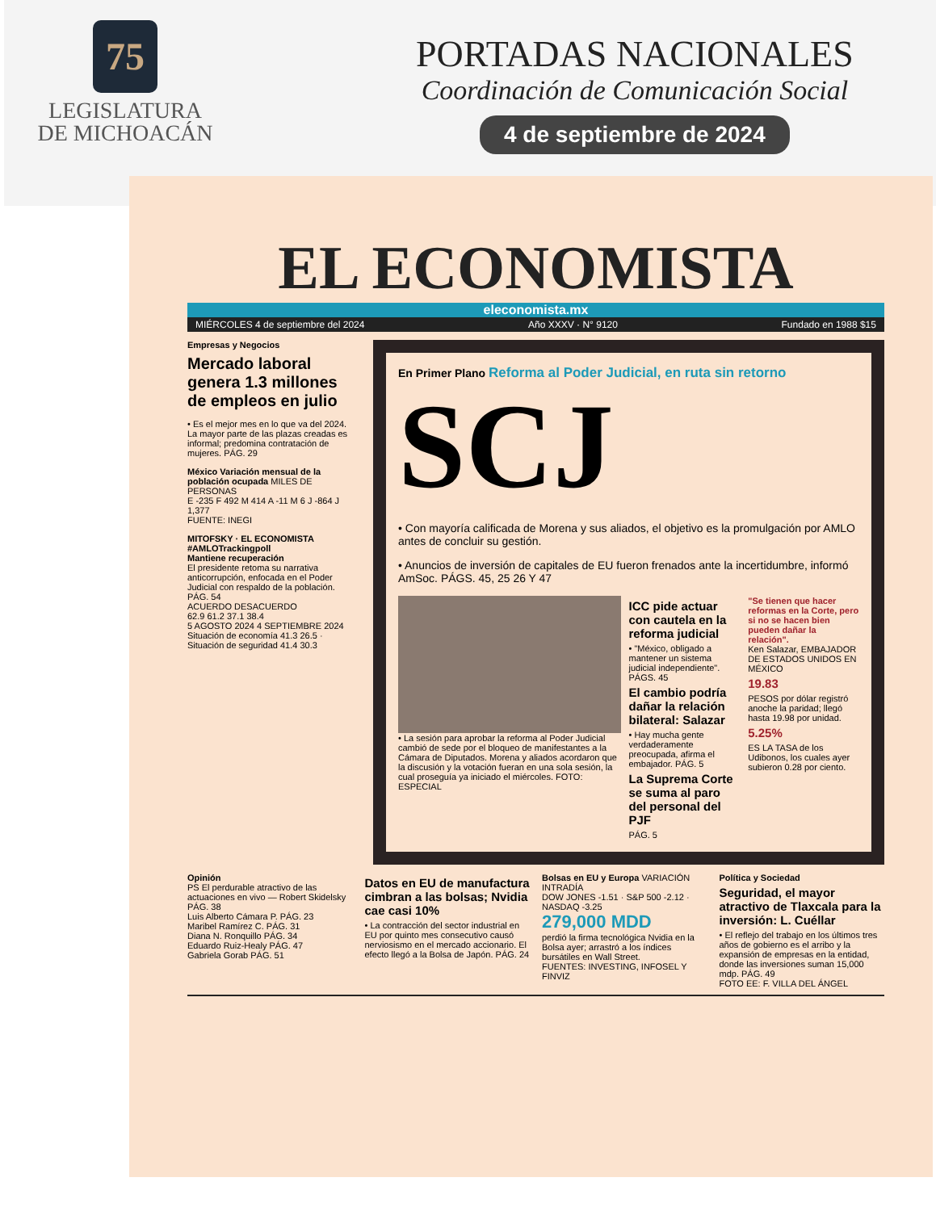75
LEGISLATURA
DE MICHOACÁN
PORTADAS NACIONALES
Coordinación de Comunicación Social
4 de septiembre de 2024
EL ECONOMISTA
eleconomista.mx
MIÉRCOLES 4 de septiembre del 2024 Año XXXV · N° 9120 Fundado en 1988 $15
Empresas y Negocios
Mercado laboral genera 1.3 millones de empleos en julio
• Es el mejor mes en lo que va del 2024. La mayor parte de las plazas creadas es informal; predomina contratación de mujeres. PÁG. 29
México Variación mensual de la población ocupada MILES DE PERSONAS
E -235 F 492 M 414 A -11 M 6 J -864 J 1,377
FUENTE: INEGI
MITOFSKY · EL ECONOMISTA
#AMLOTrackingpoll
Mantiene recuperación
El presidente retoma su narrativa anticorrupción, enfocada en el Poder Judicial con respaldo de la población. PÁG. 54
ACUERDO DESACUERDO
62.9 61.2 37.1 38.4
5 AGOSTO 2024 4 SEPTIEMBRE 2024
Situación de economía 41.3 26.5 · Situación de seguridad 41.4 30.3
En Primer Plano Reforma al Poder Judicial, en ruta sin retorno
SCJ
• Con mayoría calificada de Morena y sus aliados, el objetivo es la promulgación por AMLO antes de concluir su gestión.
• Anuncios de inversión de capitales de EU fueron frenados ante la incertidumbre, informó AmSoc. PÁGS. 45, 25 26 Y 47
• La sesión para aprobar la reforma al Poder Judicial cambió de sede por el bloqueo de manifestantes a la Cámara de Diputados. Morena y aliados acordaron que la discusión y la votación fueran en una sola sesión, la cual proseguía ya iniciado el miércoles. FOTO: ESPECIAL
ICC pide actuar con cautela en la reforma judicial
• "México, obligado a mantener un sistema judicial independiente". PÁGS. 45
El cambio podría dañar la relación bilateral: Salazar
• Hay mucha gente verdaderamente preocupada, afirma el embajador. PÁG. 5
La Suprema Corte se suma al paro del personal del PJF
PÁG. 5
"Se tienen que hacer reformas en la Corte, pero si no se hacen bien pueden dañar la relación".
Ken Salazar, EMBAJADOR DE ESTADOS UNIDOS EN MÉXICO
19.83
PESOS por dólar registró anoche la paridad; llegó hasta 19.98 por unidad.
5.25%
ES LA TASA de los Udibonos, los cuales ayer subieron 0.28 por ciento.
Opinión
PS El perdurable atractivo de las actuaciones en vivo — Robert Skidelsky PÁG. 38
Luis Alberto Cámara P. PÁG. 23
Maribel Ramírez C. PÁG. 31
Diana N. Ronquillo PÁG. 34
Eduardo Ruiz-Healy PÁG. 47
Gabriela Gorab PÁG. 51
Datos en EU de manufactura cimbran a las bolsas; Nvidia cae casi 10%
• La contracción del sector industrial en EU por quinto mes consecutivo causó nerviosismo en el mercado accionario. El efecto llegó a la Bolsa de Japón. PÁG. 24
Bolsas en EU y Europa VARIACIÓN INTRADÍA
DOW JONES -1.51 · S&P 500 -2.12 · NASDAQ -3.25
279,000 MDD
perdió la firma tecnológica Nvidia en la Bolsa ayer; arrastró a los índices bursátiles en Wall Street.
FUENTES: INVESTING, INFOSEL Y FINVIZ
Política y Sociedad
Seguridad, el mayor atractivo de Tlaxcala para la inversión: L. Cuéllar
• El reflejo del trabajo en los últimos tres años de gobierno es el arribo y la expansión de empresas en la entidad, donde las inversiones suman 15,000 mdp. PÁG. 49
FOTO EE: F. VILLA DEL ÁNGEL